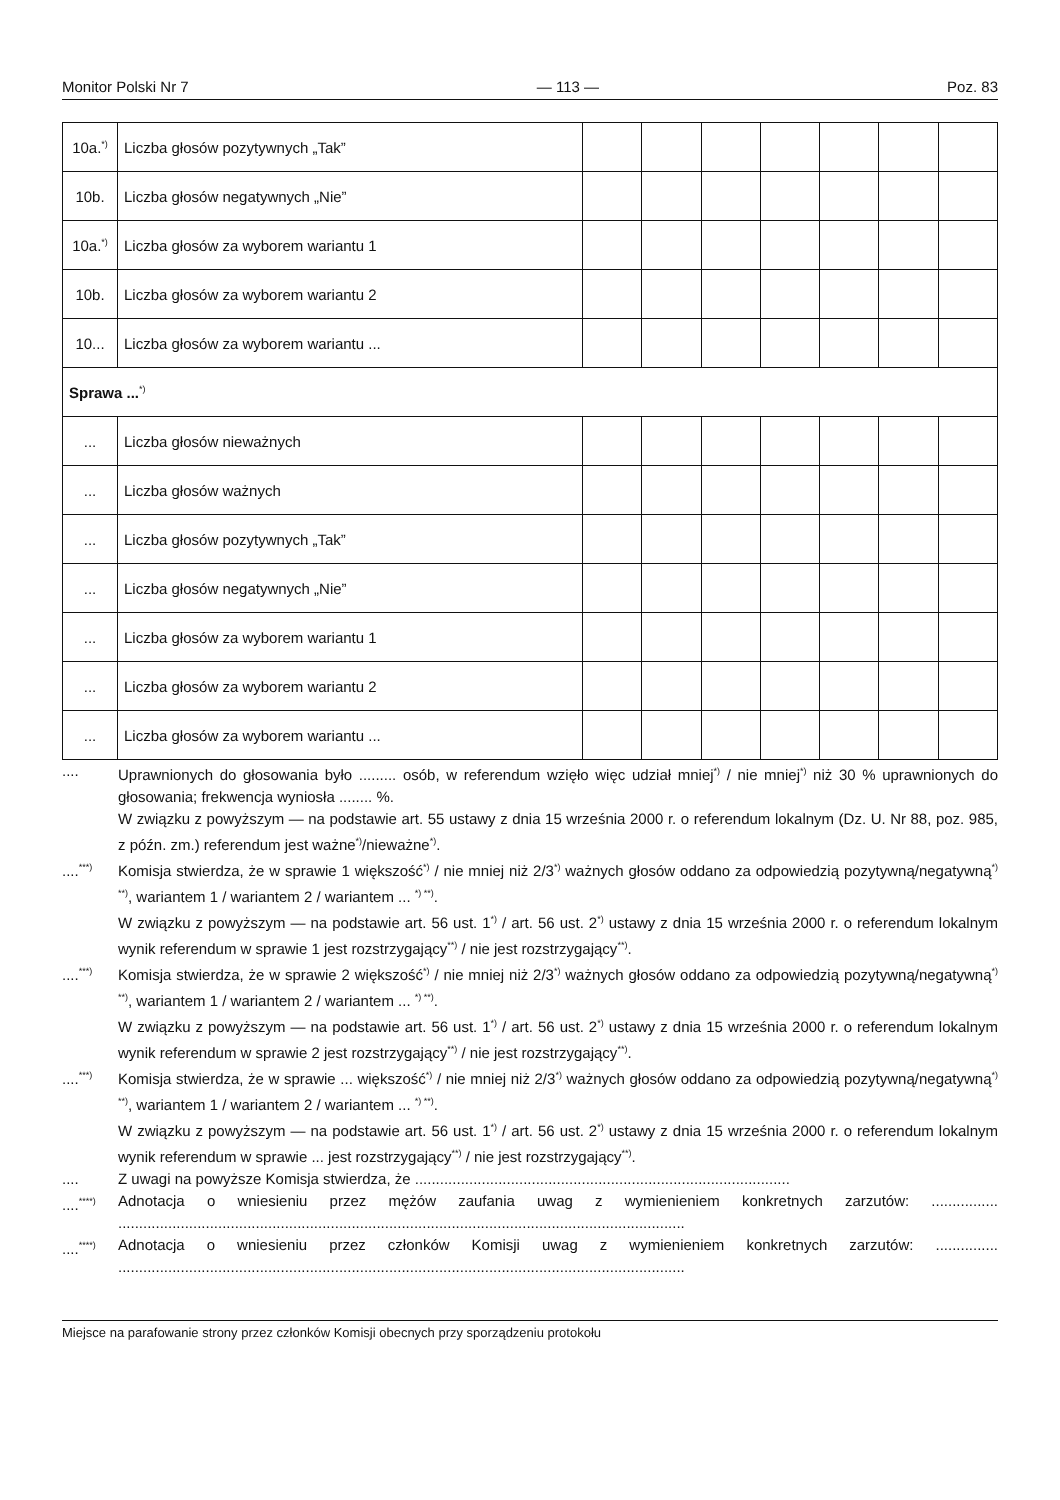Monitor Polski Nr 7 — 113 — Poz. 83
| 10a.<sup>*)</sup> | Liczba głosów pozytywnych „Tak” | | | | | | | |
| 10b. | Liczba głosów negatywnych „Nie” | | | | | | | |
| 10a.<sup>*)</sup> | Liczba głosów za wyborem wariantu 1 | | | | | | | |
| 10b. | Liczba głosów za wyborem wariantu 2 | | | | | | | |
| 10... | Liczba głosów za wyborem wariantu ... | | | | | | | |
| Sprawa ...<sup>*)</sup> | | | | | | | | |
| ... | Liczba głosów nieważnych | | | | | | | |
| ... | Liczba głosów ważnych | | | | | | | |
| ... | Liczba głosów pozytywnych „Tak” | | | | | | | |
| ... | Liczba głosów negatywnych „Nie” | | | | | | | |
| ... | Liczba głosów za wyborem wariantu 1 | | | | | | | |
| ... | Liczba głosów za wyborem wariantu 2 | | | | | | | |
| ... | Liczba głosów za wyborem wariantu ... | | | | | | | |
.... Uprawnionych do głosowania było ......... osób, w referendum wzięło więc udział mniej<sup>*)</sup> / nie mniej<sup>*)</sup> niż 30 % uprawnionych do głosowania; frekwencja wyniosła ........ %.
W związku z powyższym — na podstawie art. 55 ustawy z dnia 15 września 2000 r. o referendum lokalnym (Dz. U. Nr 88, poz. 985, z późn. zm.) referendum jest ważne<sup>*)</sup>/nieważne<sup>*)</sup>.
....<sup>***)</sup> Komisja stwierdza, że w sprawie 1 większość<sup>*)</sup> / nie mniej niż 2/3<sup>*)</sup> ważnych głosów oddano za odpowiedzią pozytywną/negatywną<sup>*) **)</sup>, wariantem 1 / wariantem 2 / wariantem ... <sup>*) **)</sup>.
W związku z powyższym — na podstawie art. 56 ust. 1<sup>*)</sup> / art. 56 ust. 2<sup>*)</sup> ustawy z dnia 15 września 2000 r. o referendum lokalnym wynik referendum w sprawie 1 jest rozstrzygający<sup>**)</sup> / nie jest rozstrzygający<sup>**)</sup>.
....<sup>***)</sup> Komisja stwierdza, że w sprawie 2 większość<sup>*)</sup> / nie mniej niż 2/3<sup>*)</sup> ważnych głosów oddano za odpowiedzią pozytywną/negatywną<sup>*) **)</sup>, wariantem 1 / wariantem 2 / wariantem ... <sup>*) **)</sup>.
W związku z powyższym — na podstawie art. 56 ust. 1<sup>*)</sup> / art. 56 ust. 2<sup>*)</sup> ustawy z dnia 15 września 2000 r. o referendum lokalnym wynik referendum w sprawie 2 jest rozstrzygający<sup>**)</sup> / nie jest rozstrzygający<sup>**)</sup>.
....<sup>***)</sup> Komisja stwierdza, że w sprawie ... większość<sup>*)</sup> / nie mniej niż 2/3<sup>*)</sup> ważnych głosów oddano za odpowiedzią pozytywną/negatywną<sup>*) **)</sup>, wariantem 1 / wariantem 2 / wariantem ... <sup>*) **)</sup>.
W związku z powyższym — na podstawie art. 56 ust. 1<sup>*)</sup> / art. 56 ust. 2<sup>*)</sup> ustawy z dnia 15 września 2000 r. o referendum lokalnym wynik referendum w sprawie ... jest rozstrzygający<sup>**)</sup> / nie jest rozstrzygający<sup>**)</sup>.
.... Z uwagi na powyższe Komisja stwierdza, że ..........................................................................................
....<sup>****)</sup> Adnotacja o wniesieniu przez mężów zaufania uwag z wymienieniem konkretnych zarzutów: ................ ........................................................................................................................................
....<sup>****)</sup> Adnotacja o wniesieniu przez członków Komisji uwag z wymienieniem konkretnych zarzutów: ............... ........................................................................................................................................
Miejsce na parafowanie strony przez członków Komisji obecnych przy sporządzeniu protokołu